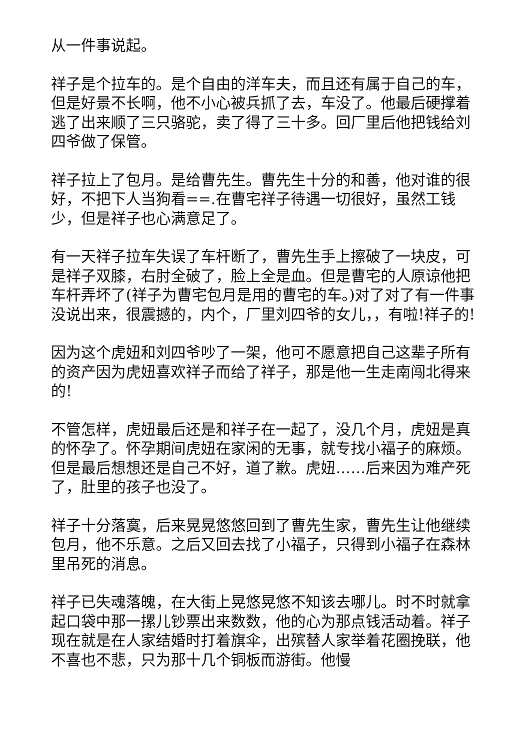从一件事说起。
祥子是个拉车的。是个自由的洋车夫，而且还有属于自己的车，但是好景不长啊，他不小心被兵抓了去，车没了。他最后硬撑着逃了出来顺了三只骆驼，卖了得了三十多。回厂里后他把钱给刘四爷做了保管。
祥子拉上了包月。是给曹先生。曹先生十分的和善，他对谁的很好，不把下人当狗看==.在曹宅祥子待遇一切很好，虽然工钱少，但是祥子也心满意足了。
有一天祥子拉车失误了车杆断了，曹先生手上擦破了一块皮，可是祥子双膝，右肘全破了，脸上全是血。但是曹宅的人原谅他把车杆弄坏了(祥子为曹宅包月是用的曹宅的车。)对了对了有一件事没说出来，很震撼的，内个，厂里刘四爷的女儿，，有啦!祥子的!
因为这个虎妞和刘四爷吵了一架，他可不愿意把自己这辈子所有的资产因为虎妞喜欢祥子而给了祥子，那是他一生走南闯北得来的!
不管怎样，虎妞最后还是和祥子在一起了，没几个月，虎妞是真的怀孕了。怀孕期间虎妞在家闲的无事，就专找小福子的麻烦。但是最后想想还是自己不好，道了歉。虎妞……后来因为难产死了，肚里的孩子也没了。
祥子十分落寞，后来晃晃悠悠回到了曹先生家，曹先生让他继续包月，他不乐意。之后又回去找了小福子，只得到小福子在森林里吊死的消息。
祥子已失魂落魄，在大街上晃悠晃悠不知该去哪儿。时不时就拿起口袋中那一摞儿钞票出来数数，他的心为那点钱活动着。祥子现在就是在人家结婚时打着旗伞，出殡替人家举着花圈挽联，他不喜也不悲，只为那十几个铜板而游街。他慢